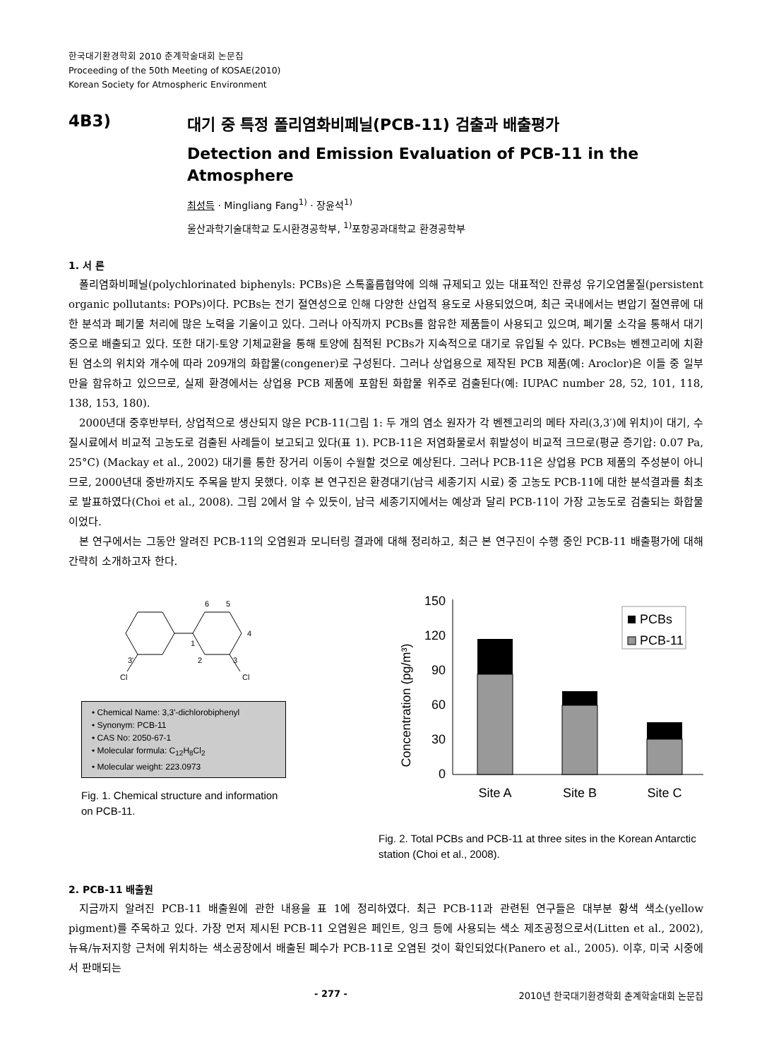한국대기환경학회 2010 춘계학술대회 논문집
Proceeding of the 50th Meeting of KOSAE(2010)
Korean Society for Atmospheric Environment
4B3) 대기 중 특정 폴리염화비페닐(PCB-11) 검출과 배출평가
Detection and Emission Evaluation of PCB-11 in the Atmosphere
최성득 · Mingliang Fang<sup>1)</sup> · 장윤석<sup>1)</sup>
울산과학기술대학교 도시환경공학부, <sup>1)</sup>포항공과대학교 환경공학부
1. 서 론
폴리염화비페닐(polychlorinated biphenyls: PCBs)은 스톡홀름협약에 의해 규제되고 있는 대표적인 잔류성 유기오염물질(persistent organic pollutants: POPs)이다. PCBs는 전기 절연성으로 인해 다양한 산업적 용도로 사용되었으며, 최근 국내에서는 변압기 절연류에 대한 분석과 폐기물 처리에 많은 노력을 기울이고 있다. 그러나 아직까지 PCBs를 함유한 제품들이 사용되고 있으며, 폐기물 소각을 통해서 대기 중으로 배출되고 있다. 또한 대기-토양 기체교환을 통해 토양에 침적된 PCBs가 지속적으로 대기로 유입될 수 있다. PCBs는 벤젠고리에 치환된 염소의 위치와 개수에 따라 209개의 화합물(congener)로 구성된다. 그러나 상업용으로 제작된 PCB 제품(예: Aroclor)은 이들 중 일부만을 함유하고 있으므로, 실제 환경에서는 상업용 PCB 제품에 포함된 화합물 위주로 검출된다(예: IUPAC number 28, 52, 101, 118, 138, 153, 180).
2000년대 중후반부터, 상업적으로 생산되지 않은 PCB-11(그림 1: 두 개의 염소 원자가 각 벤젠고리의 메타 자리(3,3′)에 위치)이 대기, 수질시료에서 비교적 고농도로 검출된 사례들이 보고되고 있다(표 1). PCB-11은 저염화물로서 휘발성이 비교적 크므로(평균 증기압: 0.07 Pa, 25°C) (Mackay et al., 2002) 대기를 통한 장거리 이동이 수월할 것으로 예상된다. 그러나 PCB-11은 상업용 PCB 제품의 주성분이 아니므로, 2000년대 중반까지도 주목을 받지 못했다. 이후 본 연구진은 환경대기(남극 세종기지 시료) 중 고농도 PCB-11에 대한 분석결과를 최초로 발표하였다(Choi et al., 2008). 그림 2에서 알 수 있듯이, 남극 세종기지에서는 예상과 달리 PCB-11이 가장 고농도로 검출되는 화합물이었다.
본 연구에서는 그동안 알려진 PCB-11의 오염원과 모니터링 결과에 대해 정리하고, 최근 본 연구진이 수행 중인 PCB-11 배출평가에 대해 간략히 소개하고자 한다.
6
5
4
1
2
3
3'
Cl
Cl
• Chemical Name: 3,3'-dichlorobiphenyl
• Synonym: PCB-11
• CAS No: 2050-67-1
• Molecular formula: C<sub>12</sub>H<sub>8</sub>Cl<sub>2</sub>
• Molecular weight: 223.0973
Fig. 1. Chemical structure and information on PCB-11.
Concentration (pg/m³)
150
120
90
60
30
0
Site A
Site B
Site C
PCBs
PCB-11
Fig. 2. Total PCBs and PCB-11 at three sites in the Korean Antarctic station (Choi et al., 2008).
2. PCB-11 배출원
지금까지 알려진 PCB-11 배출원에 관한 내용을 표 1에 정리하였다. 최근 PCB-11과 관련된 연구들은 대부분 황색 색소(yellow pigment)를 주목하고 있다. 가장 먼저 제시된 PCB-11 오염원은 페인트, 잉크 등에 사용되는 색소 제조공정으로서(Litten et al., 2002), 뉴욕/뉴저지항 근처에 위치하는 색소공장에서 배출된 폐수가 PCB-11로 오염된 것이 확인되었다(Panero et al., 2005). 이후, 미국 시중에서 판매되는
- 277 - 2010년 한국대기환경학회 춘계학술대회 논문집